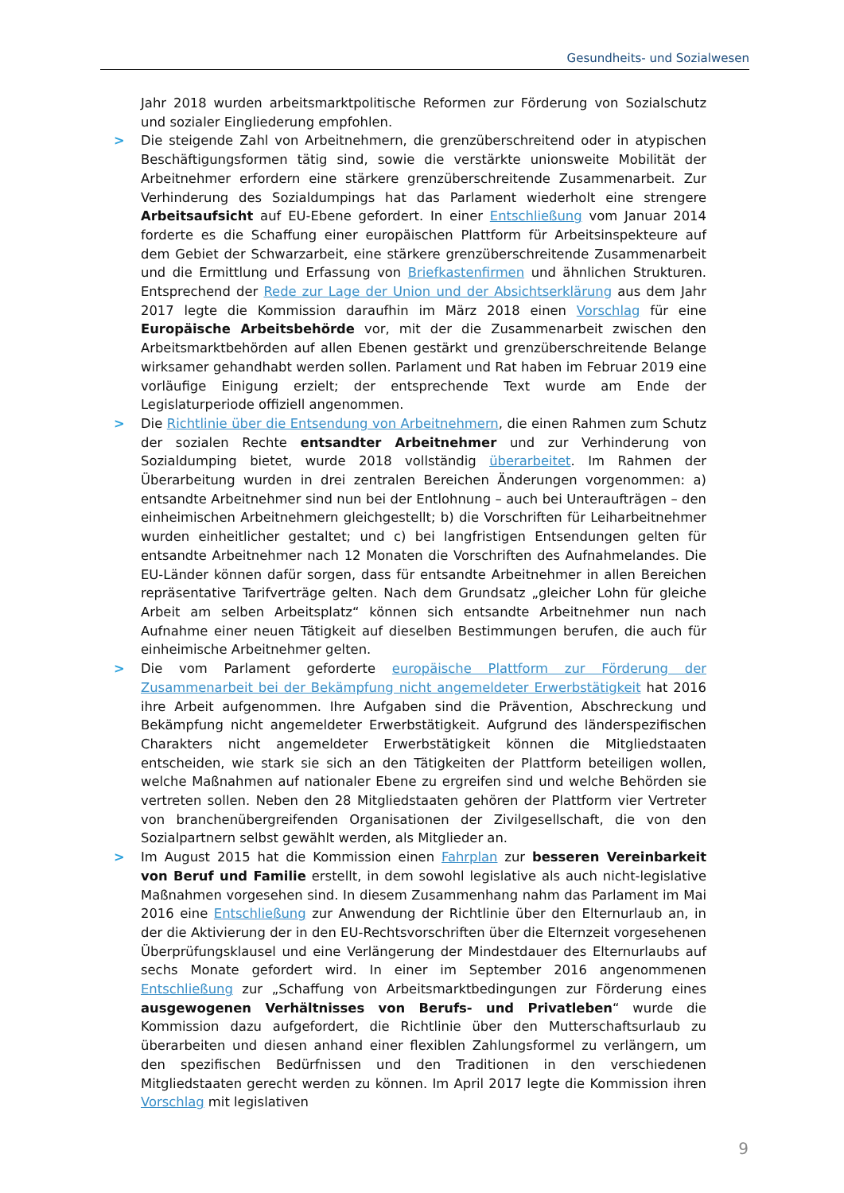Gesundheits- und Sozialwesen
Jahr 2018 wurden arbeitsmarktpolitische Reformen zur Förderung von Sozialschutz und sozialer Eingliederung empfohlen.
> Die steigende Zahl von Arbeitnehmern, die grenzüberschreitend oder in atypischen Beschäftigungsformen tätig sind, sowie die verstärkte unionsweite Mobilität der Arbeitnehmer erfordern eine stärkere grenzüberschreitende Zusammenarbeit. Zur Verhinderung des Sozialdumpings hat das Parlament wiederholt eine strengere Arbeitsaufsicht auf EU-Ebene gefordert. In einer Entschließung vom Januar 2014 forderte es die Schaffung einer europäischen Plattform für Arbeitsinspekteure auf dem Gebiet der Schwarzarbeit, eine stärkere grenzüberschreitende Zusammenarbeit und die Ermittlung und Erfassung von Briefkastenfirmen und ähnlichen Strukturen. Entsprechend der Rede zur Lage der Union und der Absichtserklärung aus dem Jahr 2017 legte die Kommission daraufhin im März 2018 einen Vorschlag für eine Europäische Arbeitsbehörde vor, mit der die Zusammenarbeit zwischen den Arbeitsmarktbehörden auf allen Ebenen gestärkt und grenzüberschreitende Belange wirksamer gehandhabt werden sollen. Parlament und Rat haben im Februar 2019 eine vorläufige Einigung erzielt; der entsprechende Text wurde am Ende der Legislaturperiode offiziell angenommen.
> Die Richtlinie über die Entsendung von Arbeitnehmern, die einen Rahmen zum Schutz der sozialen Rechte entsandter Arbeitnehmer und zur Verhinderung von Sozialdumping bietet, wurde 2018 vollständig überarbeitet. Im Rahmen der Überarbeitung wurden in drei zentralen Bereichen Änderungen vorgenommen: a) entsandte Arbeitnehmer sind nun bei der Entlohnung – auch bei Unteraufträgen – den einheimischen Arbeitnehmern gleichgestellt; b) die Vorschriften für Leiharbeitnehmer wurden einheitlicher gestaltet; und c) bei langfristigen Entsendungen gelten für entsandte Arbeitnehmer nach 12 Monaten die Vorschriften des Aufnahmelandes. Die EU-Länder können dafür sorgen, dass für entsandte Arbeitnehmer in allen Bereichen repräsentative Tarifverträge gelten. Nach dem Grundsatz „gleicher Lohn für gleiche Arbeit am selben Arbeitsplatz“ können sich entsandte Arbeitnehmer nun nach Aufnahme einer neuen Tätigkeit auf dieselben Bestimmungen berufen, die auch für einheimische Arbeitnehmer gelten.
> Die vom Parlament geforderte europäische Plattform zur Förderung der Zusammenarbeit bei der Bekämpfung nicht angemeldeter Erwerbstätigkeit hat 2016 ihre Arbeit aufgenommen. Ihre Aufgaben sind die Prävention, Abschreckung und Bekämpfung nicht angemeldeter Erwerbstätigkeit. Aufgrund des länderspezifischen Charakters nicht angemeldeter Erwerbstätigkeit können die Mitgliedstaaten entscheiden, wie stark sie sich an den Tätigkeiten der Plattform beteiligen wollen, welche Maßnahmen auf nationaler Ebene zu ergreifen sind und welche Behörden sie vertreten sollen. Neben den 28 Mitgliedstaaten gehören der Plattform vier Vertreter von branchenübergreifenden Organisationen der Zivilgesellschaft, die von den Sozialpartnern selbst gewählt werden, als Mitglieder an.
> Im August 2015 hat die Kommission einen Fahrplan zur besseren Vereinbarkeit von Beruf und Familie erstellt, in dem sowohl legislative als auch nicht-legislative Maßnahmen vorgesehen sind. In diesem Zusammenhang nahm das Parlament im Mai 2016 eine Entschließung zur Anwendung der Richtlinie über den Elternurlaub an, in der die Aktivierung der in den EU-Rechtsvorschriften über die Elternzeit vorgesehenen Überprüfungsklausel und eine Verlängerung der Mindestdauer des Elternurlaubs auf sechs Monate gefordert wird. In einer im September 2016 angenommenen Entschließung zur „Schaffung von Arbeitsmarktbedingungen zur Förderung eines ausgewogenen Verhältnisses von Berufs- und Privatleben“ wurde die Kommission dazu aufgefordert, die Richtlinie über den Mutterschaftsurlaub zu überarbeiten und diesen anhand einer flexiblen Zahlungsformel zu verlängern, um den spezifischen Bedürfnissen und den Traditionen in den verschiedenen Mitgliedstaaten gerecht werden zu können. Im April 2017 legte die Kommission ihren Vorschlag mit legislativen
9